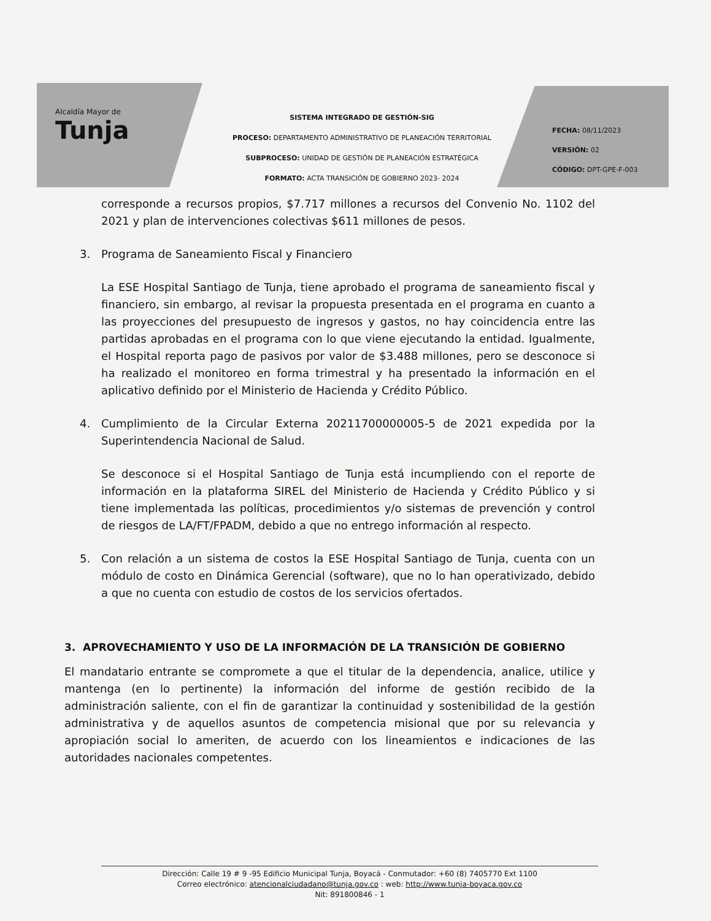Alcaldía Mayor de
Tunja
SISTEMA INTEGRADO DE GESTIÓN-SIG
PROCESO: DEPARTAMENTO ADMINISTRATIVO DE PLANEACIÓN TERRITORIAL
SUBPROCESO: UNIDAD DE GESTIÓN DE PLANEACIÓN ESTRATÉGICA
FORMATO: ACTA TRANSICIÓN DE GOBIERNO 2023- 2024
FECHA: 08/11/2023
VERSIÓN: 02
CÓDIGO: DPT-GPE-F-003
corresponde a recursos propios, $7.717 millones a recursos del Convenio No. 1102 del 2021 y plan de intervenciones colectivas $611 millones de pesos.
3. Programa de Saneamiento Fiscal y Financiero
La ESE Hospital Santiago de Tunja, tiene aprobado el programa de saneamiento fiscal y financiero, sin embargo, al revisar la propuesta presentada en el programa en cuanto a las proyecciones del presupuesto de ingresos y gastos, no hay coincidencia entre las partidas aprobadas en el programa con lo que viene ejecutando la entidad. Igualmente, el Hospital reporta pago de pasivos por valor de $3.488 millones, pero se desconoce si ha realizado el monitoreo en forma trimestral y ha presentado la información en el aplicativo definido por el Ministerio de Hacienda y Crédito Público.
4. Cumplimiento de la Circular Externa 20211700000005-5 de 2021 expedida por la Superintendencia Nacional de Salud.
Se desconoce si el Hospital Santiago de Tunja está incumpliendo con el reporte de información en la plataforma SIREL del Ministerio de Hacienda y Crédito Público y si tiene implementada las políticas, procedimientos y/o sistemas de prevención y control de riesgos de LA/FT/FPADM, debido a que no entrego información al respecto.
5. Con relación a un sistema de costos la ESE Hospital Santiago de Tunja, cuenta con un módulo de costo en Dinámica Gerencial (software), que no lo han operativizado, debido a que no cuenta con estudio de costos de los servicios ofertados.
3. APROVECHAMIENTO Y USO DE LA INFORMACIÓN DE LA TRANSICIÓN DE GOBIERNO
El mandatario entrante se compromete a que el titular de la dependencia, analice, utilice y mantenga (en lo pertinente) la información del informe de gestión recibido de la administración saliente, con el fin de garantizar la continuidad y sostenibilidad de la gestión administrativa y de aquellos asuntos de competencia misional que por su relevancia y apropiación social lo ameriten, de acuerdo con los lineamientos e indicaciones de las autoridades nacionales competentes.
Dirección: Calle 19 # 9 -95 Edificio Municipal Tunja, Boyacá - Conmutador: +60 (8) 7405770 Ext 1100
Correo electrónico: atencionalciudadano@tunja.gov.co : web: http://www.tunja-boyaca.gov.co
Nit: 891800846 - 1